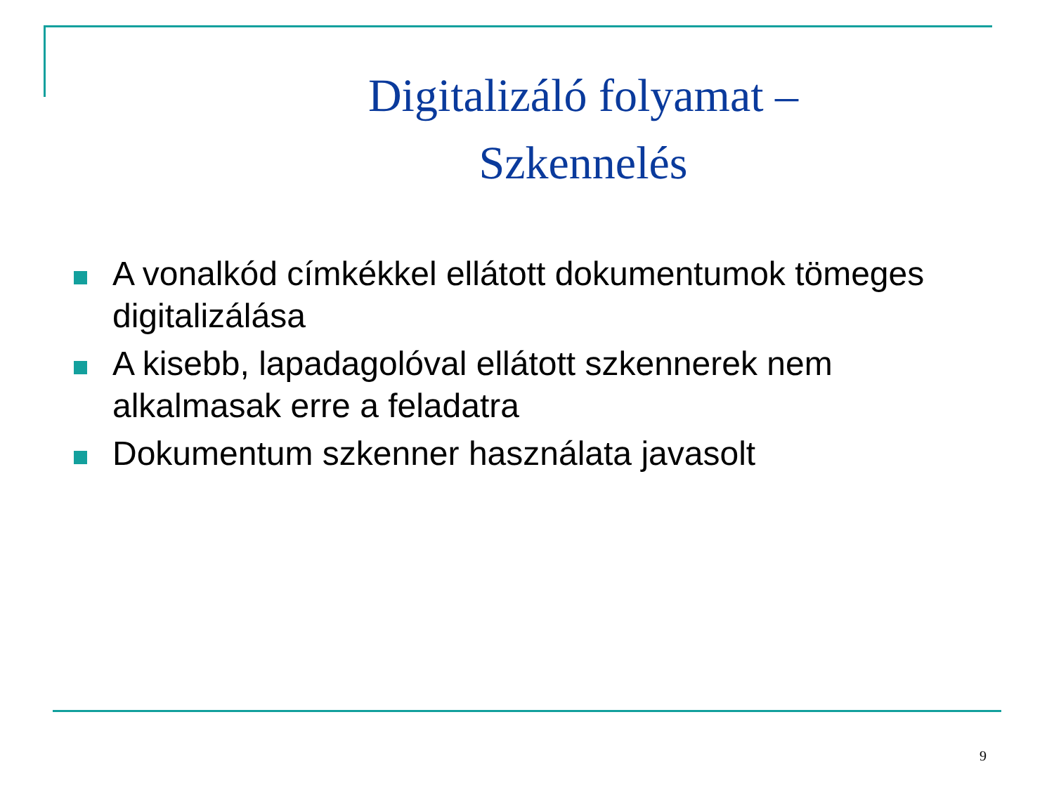Digitalizáló folyamat –
Szkennelés
A vonalkód címkékkel ellátott dokumentumok tömeges digitalizálása
A kisebb, lapadagolóval ellátott szkennerek nem alkalmasak erre a feladatra
Dokumentum szkenner használata javasolt
9